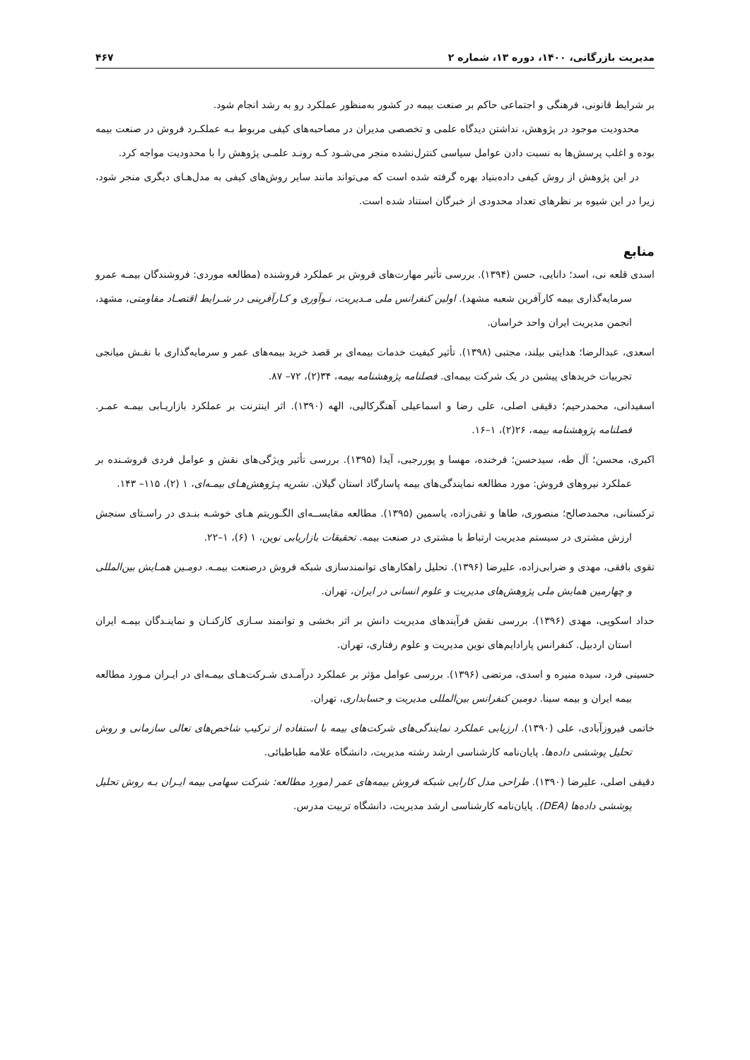مدیریت بازرگانی، ۱۴۰۰، دوره ۱۳، شماره ۲ ۴۶۷
بر شرایط قانونی، فرهنگی و اجتماعی حاکم بر صنعت بیمه در کشور به‌منظور عملکرد رو به رشد انجام شود.
محدودیت موجود در پژوهش، نداشتن دیدگاه علمی و تخصصی مدیران در مصاحبه‌های کیفی مربوط بـه عملکـرد فروش در صنعت بیمه بوده و اغلب پرسش‌ها به نسبت دادن عوامل سیاسی کنترل‌نشده منجر می‌شـود کـه رونـد علمـی پژوهش را با محدودیت مواجه کرد.
در این پژوهش از روش کیفی داده‌بنیاد بهره گرفته شده است که می‌تواند مانند سایر روش‌های کیفی به مدل‌هـای دیگری منجر شود، زیرا در این شیوه بر نظرهای تعداد محدودی از خبرگان استناد شده است.
منابع
اسدی قلعه نی، اسد؛ دانایی، حسن (۱۳۹۴). بررسی تأثیر مهارت‌های فروش بر عملکرد فروشنده (مطالعه موردی: فروشندگان بیمـه عمرو سرمایه‌گذاری بیمه کارآفرین شعبه مشهد). اولین کنفرانس ملی مـدیریت، نـوآوری و کـارآفرینی در شـرایط اقتصـاد مقاومتی، مشهد، انجمن مدیریت ایران واحد خراسان.
اسعدی، عبدالرضا؛ هدایتی بیلند، مجتبی (۱۳۹۸). تأثیر کیفیت خدمات بیمه‌ای بر قصد خرید بیمه‌های عمر و سرمایه‌گذاری با نقـش میانجی تجربیات خریدهای پیشین در یک شرکت بیمه‌ای. فصلنامه پژوهشنامه بیمه، ۳۴(۲)، ۷۲– ۸۷.
اسفیدانی، محمدرحیم؛ دقیقی اصلی، علی رضا و اسماعیلی آهنگرکالیی، الهه (۱۳۹۰). اثر اینترنت بر عملکرد بازاریـابی بیمـه عمـر. فصلنامه پژوهشنامه بیمه، ۲۶(۲)، ۱–۱۶.
اکبری، محسن؛ آل طه، سیدحسن؛ فرخنده، مهسا و پوررجبی، آیدا (۱۳۹۵). بررسی تأثیر ویژگی‌های نقش و عوامل فردی فروشـنده بر عملکرد نیروهای فروش: مورد مطالعه نمایندگی‌های بیمه پاسارگاد استان گیلان. نشریه پـژوهش‌هـای بیمـه‌ای، ۱ (۲)، ۱۱۵– ۱۴۳.
ترکستانی، محمدصالح؛ منصوری، طاها و تقی‌زاده، یاسمین (۱۳۹۵). مطالعه مقایســه‌ای الگـوریتم هـای خوشـه بنـدی در راسـتای سنجش ارزش مشتری در سیستم مدیریت ارتباط با مشتری در صنعت بیمه. تحقیقات بازاریابی نوین، ۱ (۶)، ۱–۲۲.
تقوی بافقی، مهدی و ضرابی‌زاده، علیرضا (۱۳۹۶). تحلیل راهکارهای توانمندسازی شبکه فروش درصنعت بیمـه. دومـین همـایش بین‌المللی و چهارمین همایش ملی پژوهش‌های مدیریت و علوم انسانی در ایران، تهران.
حداد اسکویی، مهدی (۱۳۹۶). بررسی نقش فرآیندهای مدیریت دانش بر اثر بخشی و توانمند سـازی کارکنـان و نماینـدگان بیمـه ایران استان اردبیل. کنفرانس پارادایم‌های نوین مدیریت و علوم رفتاری، تهران.
حسینی فرد، سیده منیره و اسدی، مرتضی (۱۳۹۶). بررسی عوامل مؤثر بر عملکرد درآمـدی شـرکت‌هـای بیمـه‌ای در ایـران مـورد مطالعه بیمه ایران و بیمه سینا. دومین کنفرانس بین‌المللی مدیریت و حسابداری، تهران.
خاتمی فیروزآبادی، علی (۱۳۹۰). ارزیابی عملکرد نمایندگی‌های شرکت‌های بیمه با استفاده از ترکیب شاخص‌های تعالی سازمانی و روش تحلیل پوششی داده‌ها. پایان‌نامه کارشناسی ارشد رشته مدیریت، دانشگاه علامه طباطبائی.
دقیقی اصلی، علیرضا (۱۳۹۰). طراحی مدل کارایی شبکه فروش بیمه‌های عمر (مورد مطالعه: شرکت سهامی بیمه ایـران بـه روش تحلیل پوششی داده‌ها (DEA). پایان‌نامه کارشناسی ارشد مدیریت، دانشگاه تربیت مدرس.